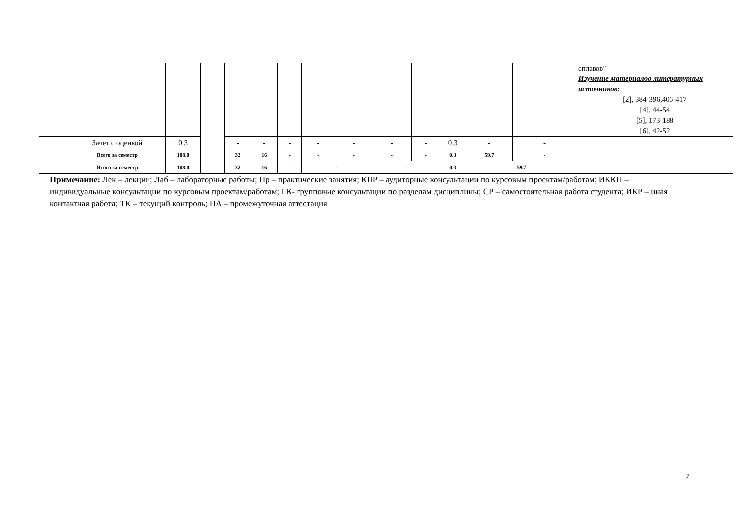| | | | | | | | | | | | | | | сплавов" Изучение материалов литературных источников: [2], 384-396,406-417 [4], 44-54 [5], 173-188 [6], 42-52 |
| | Зачет с оценкой | 0.3 | | - | - | - | - | - | - | - | 0.3 | - | - | |
| | Всего за семестр | 108.0 | | 32 | 16 | - | - | - | - | - | 0.3 | 59.7 | - | |
| | Итого за семестр | 108.0 | | 32 | 16 | - | - | | - | | 0.3 | 59.7 | | |
Примечание: Лек – лекции; Лаб – лабораторные работы; Пр – практические занятия; КПР – аудиторные консультации по курсовым проектам/работам; ИККП – индивидуальные консультации по курсовым проектам/работам; ГК- групповые консультации по разделам дисциплины; СР – самостоятельная работа студента; ИКР – иная контактная работа; ТК – текущий контроль; ПА – промежуточная аттестация
7